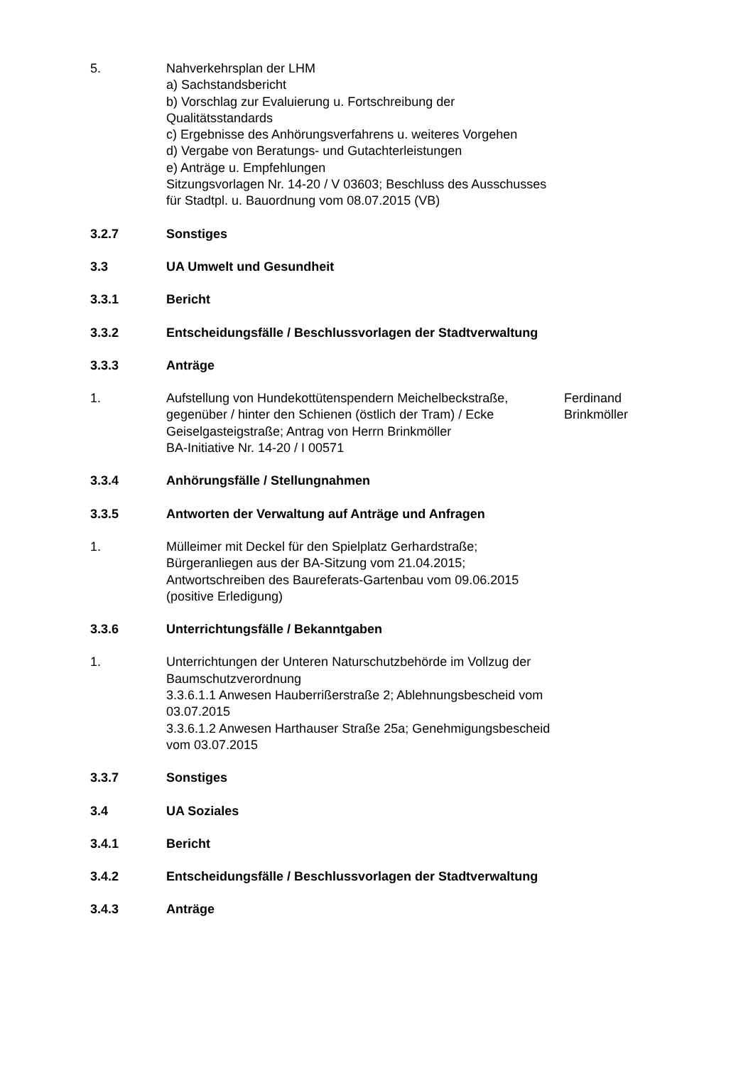5. Nahverkehrsplan der LHM
a) Sachstandsbericht
b) Vorschlag zur Evaluierung u. Fortschreibung der Qualitätsstandards
c) Ergebnisse des Anhörungsverfahrens u. weiteres Vorgehen
d) Vergabe von Beratungs- und Gutachterleistungen
e) Anträge u. Empfehlungen
Sitzungsvorlagen Nr. 14-20 / V 03603; Beschluss des Ausschusses für Stadtpl. u. Bauordnung vom 08.07.2015 (VB)
3.2.7 Sonstiges
3.3 UA Umwelt und Gesundheit
3.3.1 Bericht
3.3.2 Entscheidungsfälle / Beschlussvorlagen der Stadtverwaltung
3.3.3 Anträge
1. Aufstellung von Hundekottütenspendern Meichelbeckstraße, gegenüber / hinter den Schienen (östlich der Tram) / Ecke Geiselgasteigstraße; Antrag von Herrn Brinkmöller
BA-Initiative Nr. 14-20 / I 00571
Ferdinand Brinkmöller
3.3.4 Anhörungsfälle / Stellungnahmen
3.3.5 Antworten der Verwaltung auf Anträge und Anfragen
1. Mülleimer mit Deckel für den Spielplatz Gerhardstraße;
Bürgeranliegen aus der BA-Sitzung vom 21.04.2015;
Antwortschreiben des Baureferats-Gartenbau vom 09.06.2015 (positive Erledigung)
3.3.6 Unterrichtungsfälle / Bekanntgaben
1. Unterrichtungen der Unteren Naturschutzbehörde im Vollzug der Baumschutzverordnung
3.3.6.1.1 Anwesen Hauberrißerstraße 2; Ablehnungsbescheid vom 03.07.2015
3.3.6.1.2 Anwesen Harthauser Straße 25a; Genehmigungsbescheid vom 03.07.2015
3.3.7 Sonstiges
3.4 UA Soziales
3.4.1 Bericht
3.4.2 Entscheidungsfälle / Beschlussvorlagen der Stadtverwaltung
3.4.3 Anträge